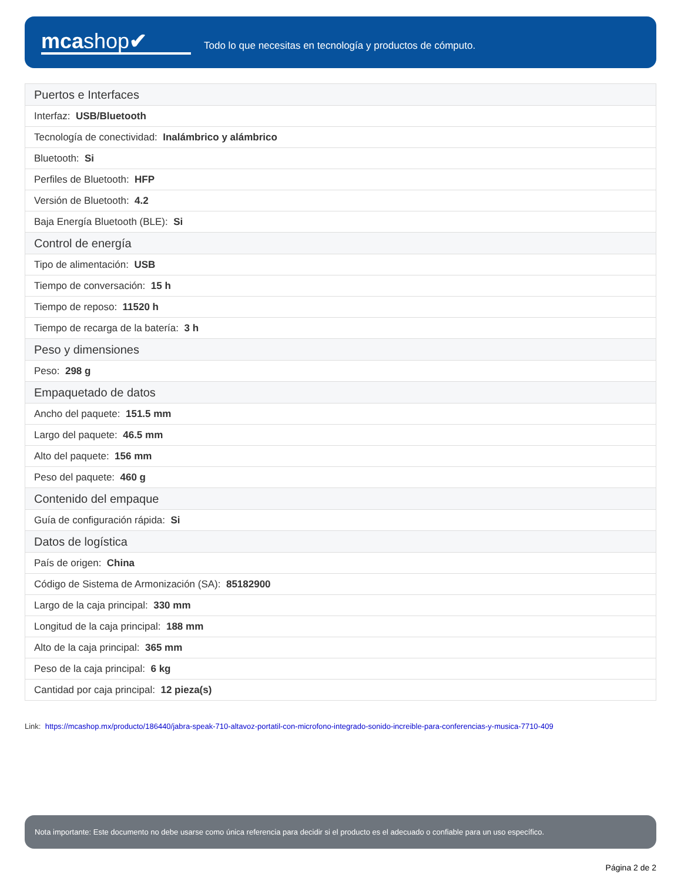mcashop✔
Todo lo que necesitas en tecnología y productos de cómputo.
| Puertos e Interfaces |
| Interfaz: USB/Bluetooth |
| Tecnología de conectividad: Inalámbrico y alámbrico |
| Bluetooth: Si |
| Perfiles de Bluetooth: HFP |
| Versión de Bluetooth: 4.2 |
| Baja Energía Bluetooth (BLE): Si |
| Control de energía |
| Tipo de alimentación: USB |
| Tiempo de conversación: 15 h |
| Tiempo de reposo: 11520 h |
| Tiempo de recarga de la batería: 3 h |
| Peso y dimensiones |
| Peso: 298 g |
| Empaquetado de datos |
| Ancho del paquete: 151.5 mm |
| Largo del paquete: 46.5 mm |
| Alto del paquete: 156 mm |
| Peso del paquete: 460 g |
| Contenido del empaque |
| Guía de configuración rápida: Si |
| Datos de logística |
| País de origen: China |
| Código de Sistema de Armonización (SA): 85182900 |
| Largo de la caja principal: 330 mm |
| Longitud de la caja principal: 188 mm |
| Alto de la caja principal: 365 mm |
| Peso de la caja principal: 6 kg |
| Cantidad por caja principal: 12 pieza(s) |
Link: https://mcashop.mx/producto/186440/jabra-speak-710-altavoz-portatil-con-microfono-integrado-sonido-increible-para-conferencias-y-musica-7710-409
Nota importante: Este documento no debe usarse como única referencia para decidir si el producto es el adecuado o confiable para un uso específico.
Página 2 de 2